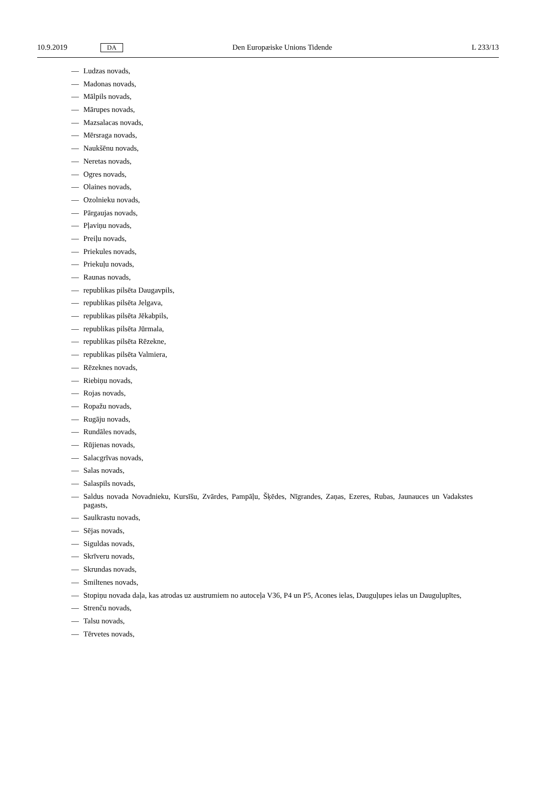10.9.2019
DA
Den Europæiske Unions Tidende L 233/13
— Ludzas novads,
— Madonas novads,
— Mālpils novads,
— Mārupes novads,
— Mazsalacas novads,
— Mērsraga novads,
— Naukšēnu novads,
— Neretas novads,
— Ogres novads,
— Olaines novads,
— Ozolnieku novads,
— Pārgaujas novads,
— Pļaviņu novads,
— Preiļu novads,
— Priekules novads,
— Priekuļu novads,
— Raunas novads,
— republikas pilsēta Daugavpils,
— republikas pilsēta Jelgava,
— republikas pilsēta Jēkabpils,
— republikas pilsēta Jūrmala,
— republikas pilsēta Rēzekne,
— republikas pilsēta Valmiera,
— Rēzeknes novads,
— Riebiņu novads,
— Rojas novads,
— Ropažu novads,
— Rugāju novads,
— Rundāles novads,
— Rūjienas novads,
— Salacgrīvas novads,
— Salas novads,
— Salaspils novads,
— Saldus novada Novadnieku, Kursīšu, Zvārdes, Pampāļu, Šķēdes, Nīgrandes, Zaņas, Ezeres, Rubas, Jaunauces un Vadakstes pagasts,
— Saulkrastu novads,
— Sējas novads,
— Siguldas novads,
— Skrīveru novads,
— Skrundas novads,
— Smiltenes novads,
— Stopiņu novada daļa, kas atrodas uz austrumiem no autoceļa V36, P4 un P5, Acones ielas, Dauguļupes ielas un Dauguļupītes,
— Strenču novads,
— Talsu novads,
— Tērvetes novads,